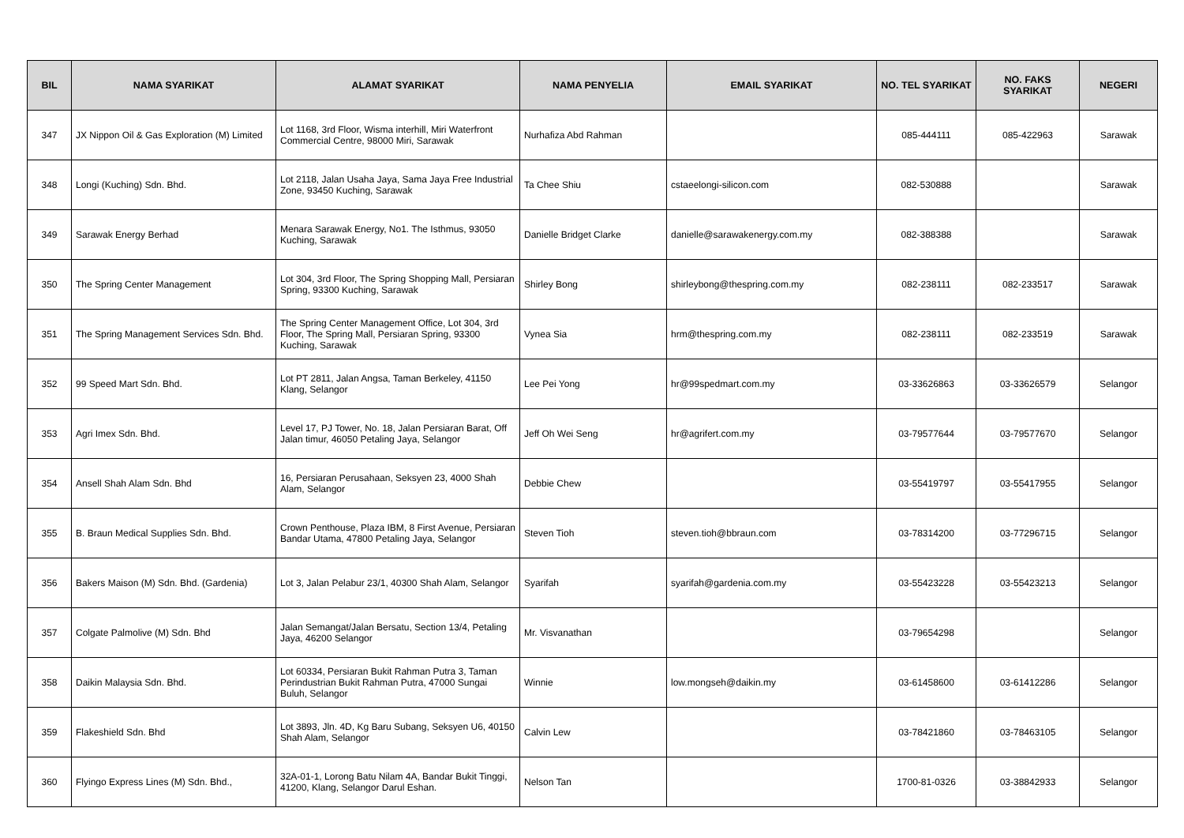| BIL | NAMA SYARIKAT | ALAMAT SYARIKAT | NAMA PENYELIA | EMAIL SYARIKAT | NO. TEL SYARIKAT | NO. FAKS SYARIKAT | NEGERI |
| --- | --- | --- | --- | --- | --- | --- | --- |
| 347 | JX Nippon Oil & Gas Exploration (M) Limited | Lot 1168, 3rd Floor, Wisma interhill, Miri Waterfront Commercial Centre, 98000 Miri, Sarawak | Nurhafiza Abd Rahman | | 085-444111 | 085-422963 | Sarawak |
| 348 | Longi (Kuching) Sdn. Bhd. | Lot 2118, Jalan Usaha Jaya, Sama Jaya Free Industrial Zone, 93450 Kuching, Sarawak | Ta Chee Shiu | cstaeelongi-silicon.com | 082-530888 | | Sarawak |
| 349 | Sarawak Energy Berhad | Menara Sarawak Energy, No1. The Isthmus, 93050 Kuching, Sarawak | Danielle Bridget Clarke | danielle@sarawakenergy.com.my | 082-388388 | | Sarawak |
| 350 | The Spring Center Management | Lot 304, 3rd Floor, The Spring Shopping Mall, Persiaran Spring, 93300 Kuching, Sarawak | Shirley Bong | shirleybong@thespring.com.my | 082-238111 | 082-233517 | Sarawak |
| 351 | The Spring Management Services Sdn. Bhd. | The Spring Center Management Office, Lot 304, 3rd Floor, The Spring Mall, Persiaran Spring, 93300 Kuching, Sarawak | Vynea Sia | hrm@thespring.com.my | 082-238111 | 082-233519 | Sarawak |
| 352 | 99 Speed Mart Sdn. Bhd. | Lot PT 2811, Jalan Angsa, Taman Berkeley, 41150 Klang, Selangor | Lee Pei Yong | hr@99spedmart.com.my | 03-33626863 | 03-33626579 | Selangor |
| 353 | Agri Imex Sdn. Bhd. | Level 17, PJ Tower, No. 18, Jalan Persiaran Barat, Off Jalan timur, 46050 Petaling Jaya, Selangor | Jeff Oh Wei Seng | hr@agrifert.com.my | 03-79577644 | 03-79577670 | Selangor |
| 354 | Ansell Shah Alam Sdn. Bhd | 16, Persiaran Perusahaan, Seksyen 23, 4000 Shah Alam, Selangor | Debbie Chew | | 03-55419797 | 03-55417955 | Selangor |
| 355 | B. Braun Medical Supplies Sdn. Bhd. | Crown Penthouse, Plaza IBM, 8 First Avenue, Persiaran Bandar Utama, 47800 Petaling Jaya, Selangor | Steven Tioh | steven.tioh@bbraun.com | 03-78314200 | 03-77296715 | Selangor |
| 356 | Bakers Maison (M) Sdn. Bhd. (Gardenia) | Lot 3, Jalan Pelabur 23/1, 40300 Shah Alam, Selangor | Syarifah | syarifah@gardenia.com.my | 03-55423228 | 03-55423213 | Selangor |
| 357 | Colgate Palmolive (M) Sdn. Bhd | Jalan Semangat/Jalan Bersatu, Section 13/4, Petaling Jaya, 46200 Selangor | Mr. Visvanathan | | 03-79654298 | | Selangor |
| 358 | Daikin Malaysia Sdn. Bhd. | Lot 60334, Persiaran Bukit Rahman Putra 3, Taman Perindustrian Bukit Rahman Putra, 47000 Sungai Buluh, Selangor | Winnie | low.mongseh@daikin.my | 03-61458600 | 03-61412286 | Selangor |
| 359 | Flakeshield Sdn. Bhd | Lot 3893, Jln. 4D, Kg Baru Subang, Seksyen U6, 40150 Shah Alam, Selangor | Calvin Lew | | 03-78421860 | 03-78463105 | Selangor |
| 360 | Flyingo Express Lines (M) Sdn. Bhd., | 32A-01-1, Lorong Batu Nilam 4A, Bandar Bukit Tinggi, 41200, Klang, Selangor Darul Eshan. | Nelson Tan | | 1700-81-0326 | 03-38842933 | Selangor |